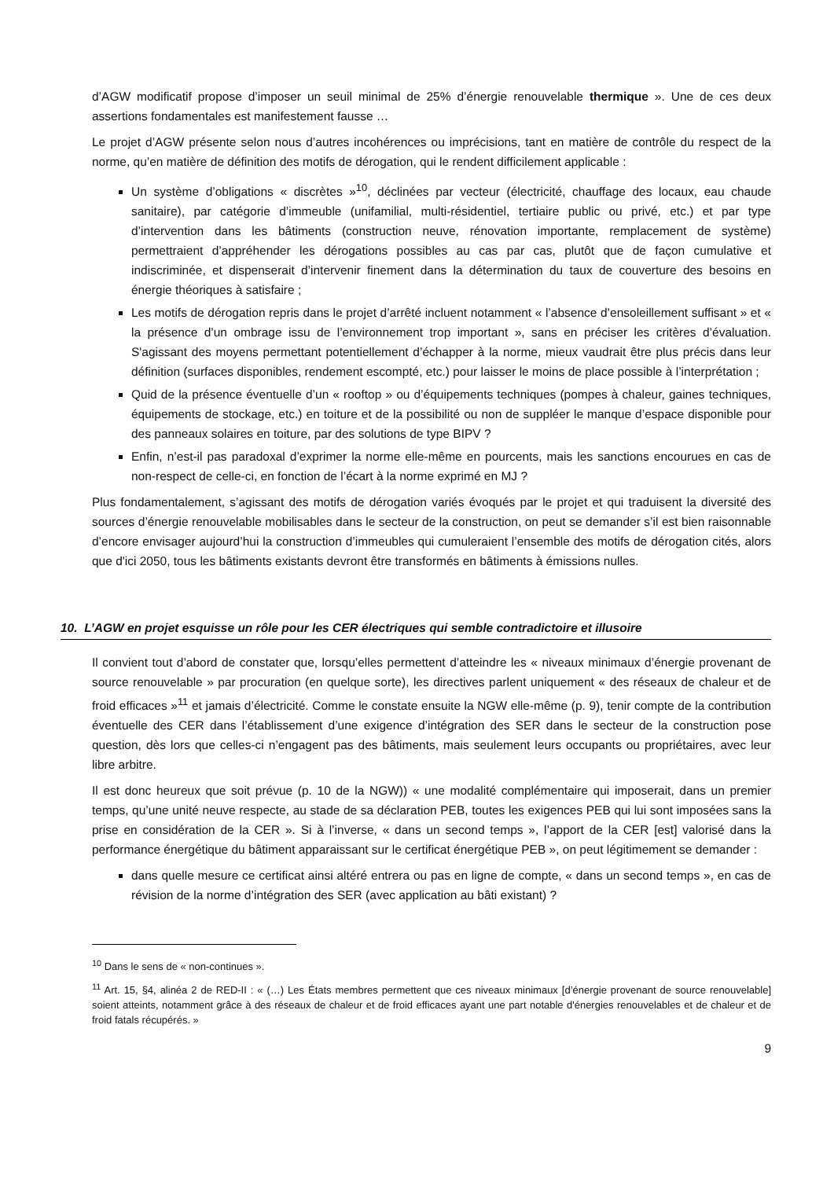d’AGW modificatif propose d’imposer un seuil minimal de 25% d’énergie renouvelable thermique ». Une de ces deux assertions fondamentales est manifestement fausse …
Le projet d’AGW présente selon nous d’autres incohérences ou imprécisions, tant en matière de contrôle du respect de la norme, qu’en matière de définition des motifs de dérogation, qui le rendent difficilement applicable :
Un système d’obligations « discrètes »<sup>10</sup>, déclinées par vecteur (électricité, chauffage des locaux, eau chaude sanitaire), par catégorie d’immeuble (unifamilial, multi-résidentiel, tertiaire public ou privé, etc.) et par type d’intervention dans les bâtiments (construction neuve, rénovation importante, remplacement de système) permettraient d’appréhender les dérogations possibles au cas par cas, plutôt que de façon cumulative et indiscriminée, et dispenserait d’intervenir finement dans la détermination du taux de couverture des besoins en énergie théoriques à satisfaire ;
Les motifs de dérogation repris dans le projet d’arrêté incluent notamment « l’absence d’ensoleillement suffisant » et « la présence d’un ombrage issu de l’environnement trop important », sans en préciser les critères d’évaluation. S'agissant des moyens permettant potentiellement d’échapper à la norme, mieux vaudrait être plus précis dans leur définition (surfaces disponibles, rendement escompté, etc.) pour laisser le moins de place possible à l’interprétation ;
Quid de la présence éventuelle d’un « rooftop » ou d’équipements techniques (pompes à chaleur, gaines techniques, équipements de stockage, etc.) en toiture et de la possibilité ou non de suppléer le manque d’espace disponible pour des panneaux solaires en toiture, par des solutions de type BIPV ?
Enfin, n’est-il pas paradoxal d’exprimer la norme elle-même en pourcents, mais les sanctions encourues en cas de non-respect de celle-ci, en fonction de l’écart à la norme exprimé en MJ ?
Plus fondamentalement, s’agissant des motifs de dérogation variés évoqués par le projet et qui traduisent la diversité des sources d’énergie renouvelable mobilisables dans le secteur de la construction, on peut se demander s’il est bien raisonnable d’encore envisager aujourd’hui la construction d’immeubles qui cumuleraient l’ensemble des motifs de dérogation cités, alors que d'ici 2050, tous les bâtiments existants devront être transformés en bâtiments à émissions nulles.
10. L’AGW en projet esquisse un rôle pour les CER électriques qui semble contradictoire et illusoire
Il convient tout d’abord de constater que, lorsqu’elles permettent d’atteindre les « niveaux minimaux d’énergie provenant de source renouvelable » par procuration (en quelque sorte), les directives parlent uniquement « des réseaux de chaleur et de froid efficaces »<sup>11</sup> et jamais d’électricité. Comme le constate ensuite la NGW elle-même (p. 9), tenir compte de la contribution éventuelle des CER dans l’établissement d’une exigence d’intégration des SER dans le secteur de la construction pose question, dès lors que celles-ci n’engagent pas des bâtiments, mais seulement leurs occupants ou propriétaires, avec leur libre arbitre.
Il est donc heureux que soit prévue (p. 10 de la NGW)) « une modalité complémentaire qui imposerait, dans un premier temps, qu’une unité neuve respecte, au stade de sa déclaration PEB, toutes les exigences PEB qui lui sont imposées sans la prise en considération de la CER ». Si à l’inverse, « dans un second temps », l’apport de la CER [est] valorisé dans la performance énergétique du bâtiment apparaissant sur le certificat énergétique PEB », on peut légitimement se demander :
dans quelle mesure ce certificat ainsi altéré entrera ou pas en ligne de compte, « dans un second temps », en cas de révision de la norme d’intégration des SER (avec application au bâti existant) ?
<sup>10</sup> Dans le sens de « non-continues ».
<sup>11</sup> Art. 15, §4, alinéa 2 de RED-II : « (…) Les États membres permettent que ces niveaux minimaux [d’énergie provenant de source renouvelable] soient atteints, notamment grâce à des réseaux de chaleur et de froid efficaces ayant une part notable d'énergies renouvelables et de chaleur et de froid fatals récupérés. »
9